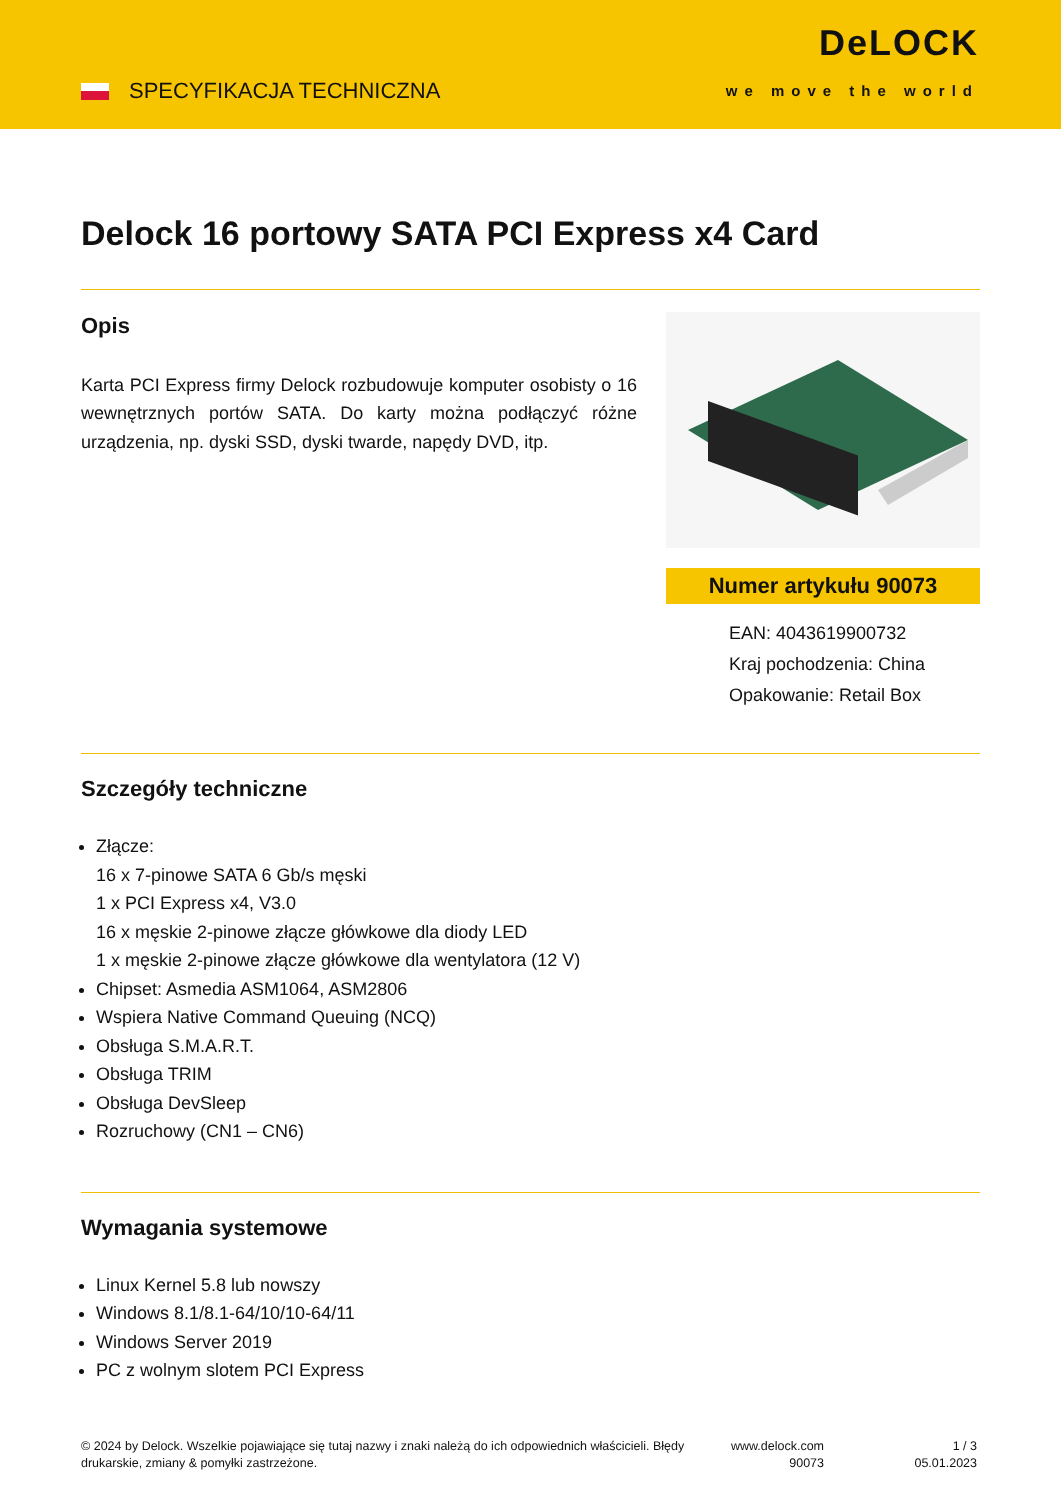SPECYFIKACJA TECHNICZNA
DeLOCK
we move the world
Delock 16 portowy SATA PCI Express x4 Card
Opis
Karta PCI Express firmy Delock rozbudowuje komputer osobisty o 16 wewnętrznych portów SATA. Do karty można podłączyć różne urządzenia, np. dyski SSD, dyski twarde, napędy DVD, itp.
Numer artykułu 90073
EAN: 4043619900732
Kraj pochodzenia: China
Opakowanie: Retail Box
Szczegóły techniczne
Złącze:
16 x 7-pinowe SATA 6 Gb/s męski
1 x PCI Express x4, V3.0
16 x męskie 2-pinowe złącze główkowe dla diody LED
1 x męskie 2-pinowe złącze główkowe dla wentylatora (12 V)
Chipset: Asmedia ASM1064, ASM2806
Wspiera Native Command Queuing (NCQ)
Obsługa S.M.A.R.T.
Obsługa TRIM
Obsługa DevSleep
Rozruchowy (CN1 – CN6)
Wymagania systemowe
Linux Kernel 5.8 lub nowszy
Windows 8.1/8.1-64/10/10-64/11
Windows Server 2019
PC z wolnym slotem PCI Express
© 2024 by Delock. Wszelkie pojawiające się tutaj nazwy i znaki należą do ich odpowiednich właścicieli. Błędy drukarskie, zmiany & pomyłki zastrzeżone.
www.delock.com
90073
1 / 3
05.01.2023